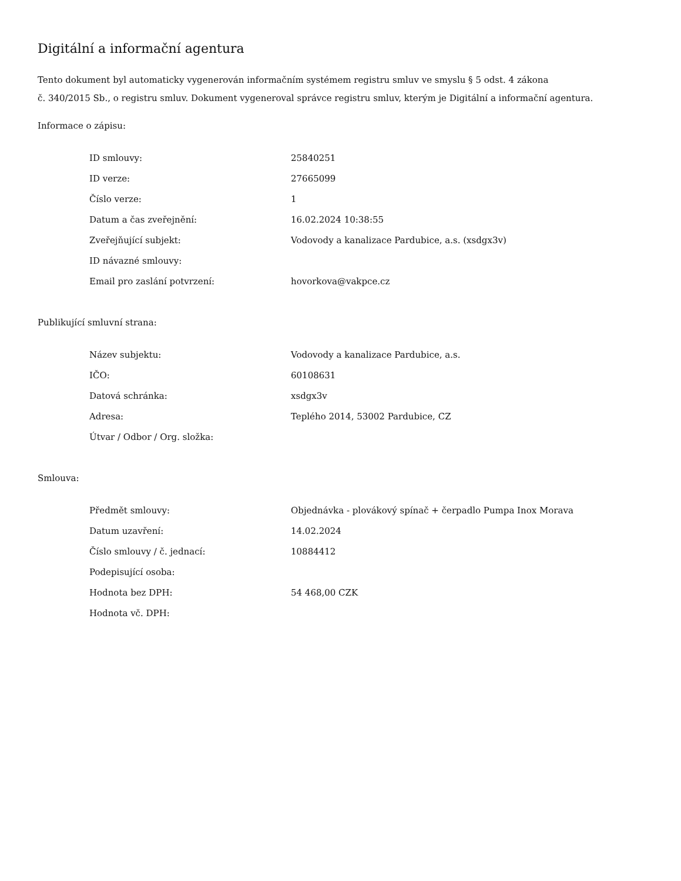Digitální a informační agentura
Tento dokument byl automaticky vygenerován informačním systémem registru smluv ve smyslu § 5 odst. 4 zákona
č. 340/2015 Sb., o registru smluv. Dokument vygeneroval správce registru smluv, kterým je Digitální a informační agentura.
Informace o zápisu:
| ID smlouvy: | 25840251 |
| ID verze: | 27665099 |
| Číslo verze: | 1 |
| Datum a čas zveřejnění: | 16.02.2024 10:38:55 |
| Zveřejňující subjekt: | Vodovody a kanalizace Pardubice, a.s. (xsdgx3v) |
| ID návazné smlouvy: | |
| Email pro zaslání potvrzení: | hovorkova@vakpce.cz |
Publikující smluvní strana:
| Název subjektu: | Vodovody a kanalizace Pardubice, a.s. |
| IČO: | 60108631 |
| Datová schránka: | xsdgx3v |
| Adresa: | Teplého 2014, 53002 Pardubice, CZ |
| Útvar / Odbor / Org. složka: | |
Smlouva:
| Předmět smlouvy: | Objednávka - plovákový spínač + čerpadlo Pumpa Inox Morava |
| Datum uzavření: | 14.02.2024 |
| Číslo smlouvy / č. jednací: | 10884412 |
| Podepisující osoba: | |
| Hodnota bez DPH: | 54 468,00 CZK |
| Hodnota vč. DPH: | |